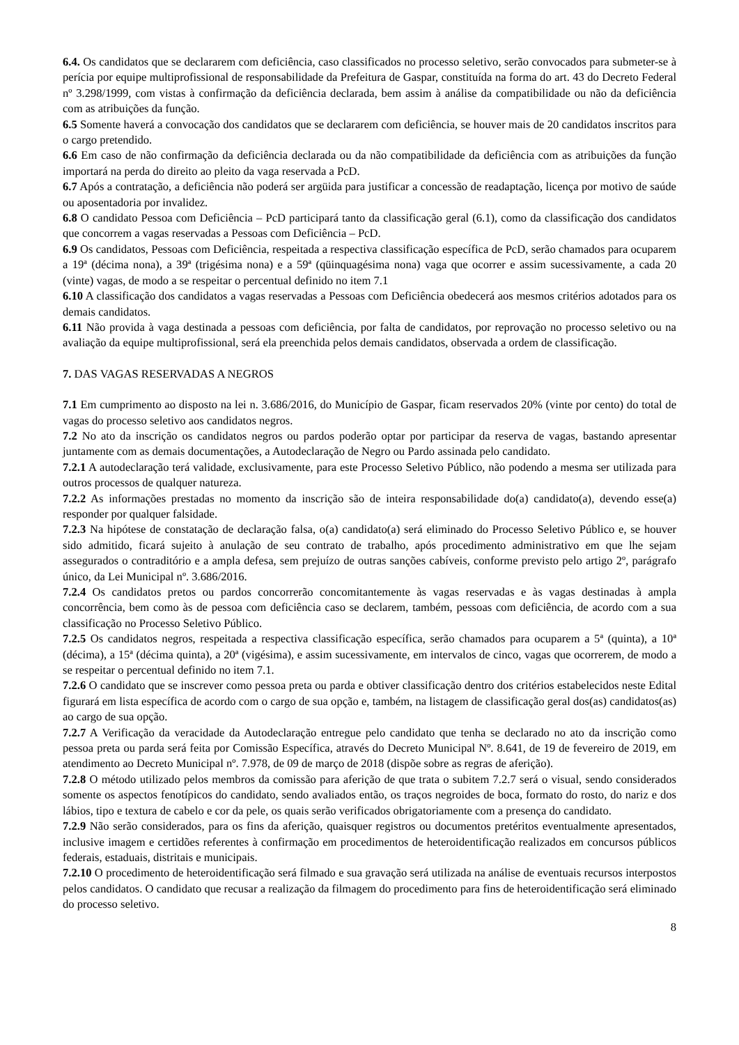6.4. Os candidatos que se declararem com deficiência, caso classificados no processo seletivo, serão convocados para submeter-se à perícia por equipe multiprofissional de responsabilidade da Prefeitura de Gaspar, constituída na forma do art. 43 do Decreto Federal nº 3.298/1999, com vistas à confirmação da deficiência declarada, bem assim à análise da compatibilidade ou não da deficiência com as atribuições da função.
6.5 Somente haverá a convocação dos candidatos que se declararem com deficiência, se houver mais de 20 candidatos inscritos para o cargo pretendido.
6.6 Em caso de não confirmação da deficiência declarada ou da não compatibilidade da deficiência com as atribuições da função importará na perda do direito ao pleito da vaga reservada a PcD.
6.7 Após a contratação, a deficiência não poderá ser argüida para justificar a concessão de readaptação, licença por motivo de saúde ou aposentadoria por invalidez.
6.8 O candidato Pessoa com Deficiência – PcD participará tanto da classificação geral (6.1), como da classificação dos candidatos que concorrem a vagas reservadas a Pessoas com Deficiência – PcD.
6.9 Os candidatos, Pessoas com Deficiência, respeitada a respectiva classificação específica de PcD, serão chamados para ocuparem a 19ª (décima nona), a 39ª (trigésima nona) e a 59ª (qüinquagésima nona) vaga que ocorrer e assim sucessivamente, a cada 20 (vinte) vagas, de modo a se respeitar o percentual definido no item 7.1
6.10 A classificação dos candidatos a vagas reservadas a Pessoas com Deficiência obedecerá aos mesmos critérios adotados para os demais candidatos.
6.11 Não provida à vaga destinada a pessoas com deficiência, por falta de candidatos, por reprovação no processo seletivo ou na avaliação da equipe multiprofissional, será ela preenchida pelos demais candidatos, observada a ordem de classificação.
7. DAS VAGAS RESERVADAS A NEGROS
7.1 Em cumprimento ao disposto na lei n. 3.686/2016, do Município de Gaspar, ficam reservados 20% (vinte por cento) do total de vagas do processo seletivo aos candidatos negros.
7.2 No ato da inscrição os candidatos negros ou pardos poderão optar por participar da reserva de vagas, bastando apresentar juntamente com as demais documentações, a Autodeclaração de Negro ou Pardo assinada pelo candidato.
7.2.1 A autodeclaração terá validade, exclusivamente, para este Processo Seletivo Público, não podendo a mesma ser utilizada para outros processos de qualquer natureza.
7.2.2 As informações prestadas no momento da inscrição são de inteira responsabilidade do(a) candidato(a), devendo esse(a) responder por qualquer falsidade.
7.2.3 Na hipótese de constatação de declaração falsa, o(a) candidato(a) será eliminado do Processo Seletivo Público e, se houver sido admitido, ficará sujeito à anulação de seu contrato de trabalho, após procedimento administrativo em que lhe sejam assegurados o contraditório e a ampla defesa, sem prejuízo de outras sanções cabíveis, conforme previsto pelo artigo 2º, parágrafo único, da Lei Municipal nº. 3.686/2016.
7.2.4 Os candidatos pretos ou pardos concorrerão concomitantemente às vagas reservadas e às vagas destinadas à ampla concorrência, bem como às de pessoa com deficiência caso se declarem, também, pessoas com deficiência, de acordo com a sua classificação no Processo Seletivo Público.
7.2.5 Os candidatos negros, respeitada a respectiva classificação específica, serão chamados para ocuparem a 5ª (quinta), a 10ª (décima), a 15ª (décima quinta), a 20ª (vigésima), e assim sucessivamente, em intervalos de cinco, vagas que ocorrerem, de modo a se respeitar o percentual definido no item 7.1.
7.2.6 O candidato que se inscrever como pessoa preta ou parda e obtiver classificação dentro dos critérios estabelecidos neste Edital figurará em lista específica de acordo com o cargo de sua opção e, também, na listagem de classificação geral dos(as) candidatos(as) ao cargo de sua opção.
7.2.7 A Verificação da veracidade da Autodeclaração entregue pelo candidato que tenha se declarado no ato da inscrição como pessoa preta ou parda será feita por Comissão Específica, através do Decreto Municipal Nº. 8.641, de 19 de fevereiro de 2019, em atendimento ao Decreto Municipal nº. 7.978, de 09 de março de 2018 (dispõe sobre as regras de aferição).
7.2.8 O método utilizado pelos membros da comissão para aferição de que trata o subitem 7.2.7 será o visual, sendo considerados somente os aspectos fenotípicos do candidato, sendo avaliados então, os traços negroides de boca, formato do rosto, do nariz e dos lábios, tipo e textura de cabelo e cor da pele, os quais serão verificados obrigatoriamente com a presença do candidato.
7.2.9 Não serão considerados, para os fins da aferição, quaisquer registros ou documentos pretéritos eventualmente apresentados, inclusive imagem e certidões referentes à confirmação em procedimentos de heteroidentificação realizados em concursos públicos federais, estaduais, distritais e municipais.
7.2.10 O procedimento de heteroidentificação será filmado e sua gravação será utilizada na análise de eventuais recursos interpostos pelos candidatos. O candidato que recusar a realização da filmagem do procedimento para fins de heteroidentificação será eliminado do processo seletivo.
8